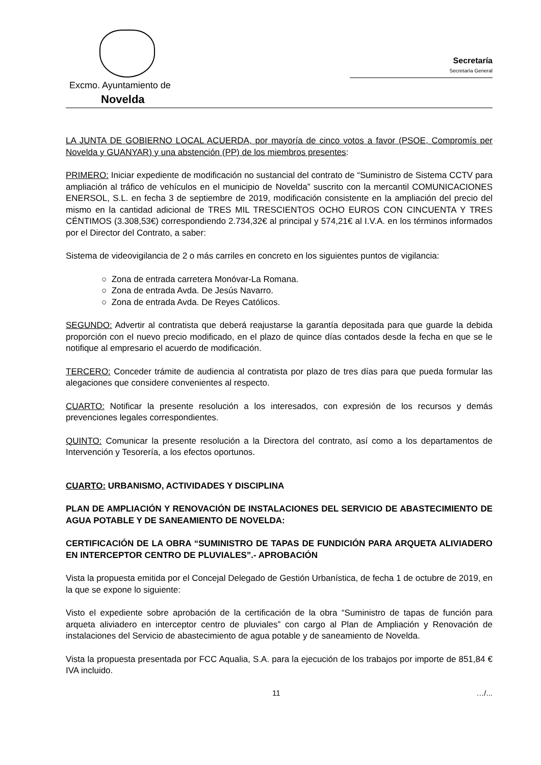Secretaría
Secretaría General
Excmo. Ayuntamiento de
Novelda
LA JUNTA DE GOBIERNO LOCAL ACUERDA, por mayoría de cinco votos a favor (PSOE, Compromís per Novelda y GUANYAR) y una abstención (PP) de los miembros presentes:
PRIMERO: Iniciar expediente de modificación no sustancial del contrato de “Suministro de Sistema CCTV para ampliación al tráfico de vehículos en el municipio de Novelda” suscrito con la mercantil COMUNICACIONES ENERSOL, S.L. en fecha 3 de septiembre de 2019, modificación consistente en la ampliación del precio del mismo en la cantidad adicional de TRES MIL TRESCIENTOS OCHO EUROS CON CINCUENTA Y TRES CÉNTIMOS (3.308,53€) correspondiendo 2.734,32€ al principal y 574,21€ al I.V.A. en los términos informados por el Director del Contrato, a saber:
Sistema de videovigilancia de 2 o más carriles en concreto en los siguientes puntos de vigilancia:
○ Zona de entrada carretera Monóvar-La Romana.
○ Zona de entrada Avda. De Jesús Navarro.
○ Zona de entrada Avda. De Reyes Católicos.
SEGUNDO: Advertir al contratista que deberá reajustarse la garantía depositada para que guarde la debida proporción con el nuevo precio modificado, en el plazo de quince días contados desde la fecha en que se le notifique al empresario el acuerdo de modificación.
TERCERO: Conceder trámite de audiencia al contratista por plazo de tres días para que pueda formular las alegaciones que considere convenientes al respecto.
CUARTO: Notificar la presente resolución a los interesados, con expresión de los recursos y demás prevenciones legales correspondientes.
QUINTO: Comunicar la presente resolución a la Directora del contrato, así como a los departamentos de Intervención y Tesorería, a los efectos oportunos.
CUARTO: URBANISMO, ACTIVIDADES Y DISCIPLINA
PLAN DE AMPLIACIÓN Y RENOVACIÓN DE INSTALACIONES DEL SERVICIO DE ABASTECIMIENTO DE AGUA POTABLE Y DE SANEAMIENTO DE NOVELDA:
CERTIFICACIÓN DE LA OBRA “SUMINISTRO DE TAPAS DE FUNDICIÓN PARA ARQUETA ALIVIADERO EN INTERCEPTOR CENTRO DE PLUVIALES”.- APROBACIÓN
Vista la propuesta emitida por el Concejal Delegado de Gestión Urbanística, de fecha 1 de octubre de 2019, en la que se expone lo siguiente:
Visto el expediente sobre aprobación de la certificación de la obra “Suministro de tapas de función para arqueta aliviadero en interceptor centro de pluviales” con cargo al Plan de Ampliación y Renovación de instalaciones del Servicio de abastecimiento de agua potable y de saneamiento de Novelda.
Vista la propuesta presentada por FCC Aqualia, S.A. para la ejecución de los trabajos por importe de 851,84 € IVA incluido.
11 …/...